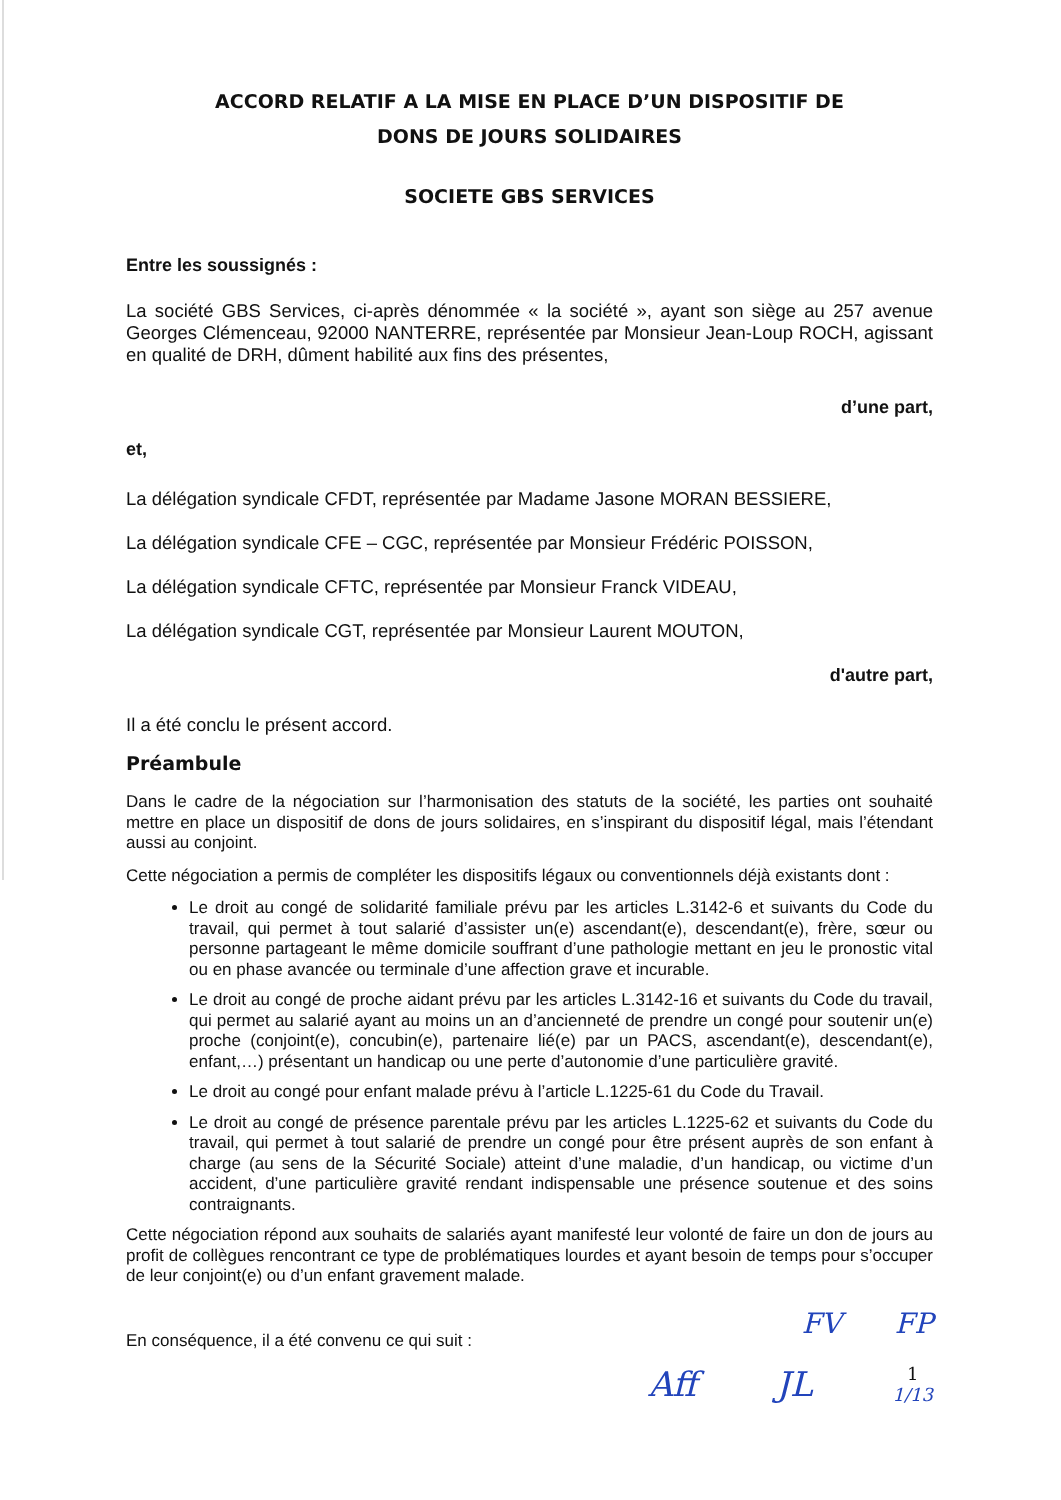ACCORD RELATIF A LA MISE EN PLACE D’UN DISPOSITIF DE
DONS DE JOURS SOLIDAIRES
SOCIETE GBS SERVICES
Entre les soussignés :
La société GBS Services, ci-après dénommée « la société », ayant son siège au 257 avenue Georges Clémenceau, 92000 NANTERRE, représentée par Monsieur Jean-Loup ROCH, agissant en qualité de DRH, dûment habilité aux fins des présentes,
d’une part,
et,
La délégation syndicale CFDT, représentée par Madame Jasone MORAN BESSIERE,
La délégation syndicale CFE – CGC, représentée par Monsieur Frédéric POISSON,
La délégation syndicale CFTC, représentée par Monsieur Franck VIDEAU,
La délégation syndicale CGT, représentée par Monsieur Laurent MOUTON,
d'autre part,
Il a été conclu le présent accord.
Préambule
Dans le cadre de la négociation sur l’harmonisation des statuts de la société, les parties ont souhaité mettre en place un dispositif de dons de jours solidaires, en s’inspirant du dispositif légal, mais l’étendant aussi au conjoint.
Cette négociation a permis de compléter les dispositifs légaux ou conventionnels déjà existants dont :
Le droit au congé de solidarité familiale prévu par les articles L.3142-6 et suivants du Code du travail, qui permet à tout salarié d’assister un(e) ascendant(e), descendant(e), frère, sœur ou personne partageant le même domicile souffrant d’une pathologie mettant en jeu le pronostic vital ou en phase avancée ou terminale d’une affection grave et incurable.
Le droit au congé de proche aidant prévu par les articles L.3142-16 et suivants du Code du travail, qui permet au salarié ayant au moins un an d’ancienneté de prendre un congé pour soutenir un(e) proche (conjoint(e), concubin(e), partenaire lié(e) par un PACS, ascendant(e), descendant(e), enfant,…) présentant un handicap ou une perte d’autonomie d’une particulière gravité.
Le droit au congé pour enfant malade prévu à l’article L.1225-61 du Code du Travail.
Le droit au congé de présence parentale prévu par les articles L.1225-62 et suivants du Code du travail, qui permet à tout salarié de prendre un congé pour être présent auprès de son enfant à charge (au sens de la Sécurité Sociale) atteint d’une maladie, d’un handicap, ou victime d’un accident, d’une particulière gravité rendant indispensable une présence soutenue et des soins contraignants.
Cette négociation répond aux souhaits de salariés ayant manifesté leur volonté de faire un don de jours au profit de collègues rencontrant ce type de problématiques lourdes et ayant besoin de temps pour s’occuper de leur conjoint(e) ou d’un enfant gravement malade.
En conséquence, il a été convenu ce qui suit :
FV FP
Aff JL 1
1/13